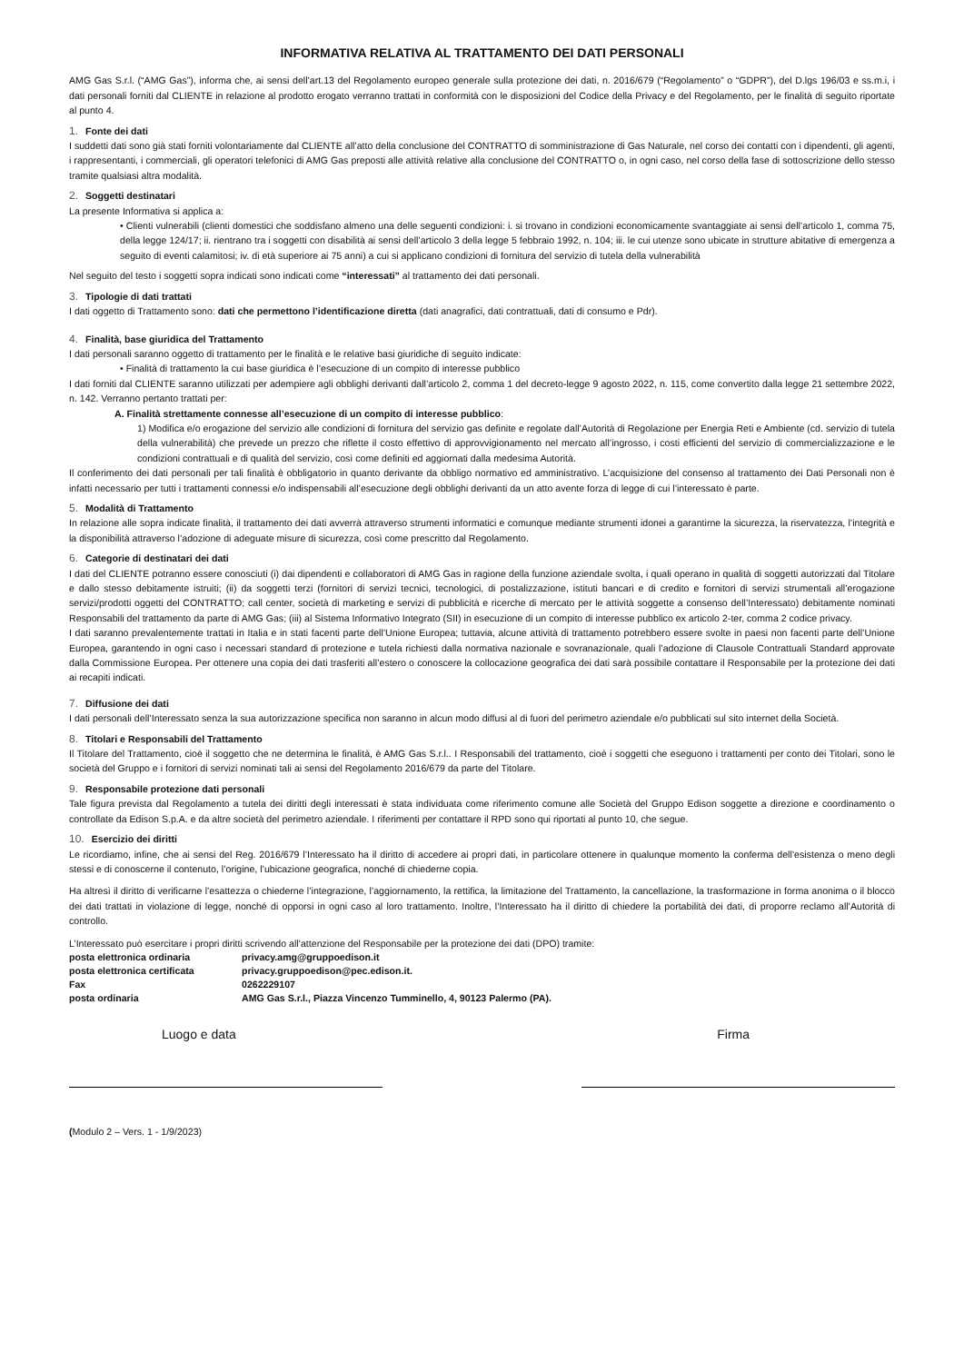INFORMATIVA RELATIVA AL TRATTAMENTO DEI DATI PERSONALI
AMG Gas S.r.l. (“AMG Gas”), informa che, ai sensi dell’art.13 del Regolamento europeo generale sulla protezione dei dati, n. 2016/679 (“Regolamento” o “GDPR”), del D.lgs 196/03 e ss.m.i, i dati personali forniti dal CLIENTE in relazione al prodotto erogato verranno trattati in conformità con le disposizioni del Codice della Privacy e del Regolamento, per le finalità di seguito riportate al punto 4.
1. Fonte dei dati
I suddetti dati sono già stati forniti volontariamente dal CLIENTE all’atto della conclusione del CONTRATTO di somministrazione di Gas Naturale, nel corso dei contatti con i dipendenti, gli agenti, i rappresentanti, i commerciali, gli operatori telefonici di AMG Gas preposti alle attività relative alla conclusione del CONTRATTO o, in ogni caso, nel corso della fase di sottoscrizione dello stesso tramite qualsiasi altra modalità.
2. Soggetti destinatari
La presente Informativa si applica a:
• Clienti vulnerabili (clienti domestici che soddisfano almeno una delle seguenti condizioni: i. si trovano in condizioni economicamente svantaggiate ai sensi dell’articolo 1, comma 75, della legge 124/17; ii. rientrano tra i soggetti con disabilità ai sensi dell’articolo 3 della legge 5 febbraio 1992, n. 104; iii. le cui utenze sono ubicate in strutture abitative di emergenza a seguito di eventi calamitosi; iv. di età superiore ai 75 anni) a cui si applicano condizioni di fornitura del servizio di tutela della vulnerabilità
Nel seguito del testo i soggetti sopra indicati sono indicati come “interessati” al trattamento dei dati personali.
3. Tipologie di dati trattati
I dati oggetto di Trattamento sono: dati che permettono l’identificazione diretta (dati anagrafici, dati contrattuali, dati di consumo e Pdr).
4. Finalità, base giuridica del Trattamento
I dati personali saranno oggetto di trattamento per le finalità e le relative basi giuridiche di seguito indicate:
• Finalità di trattamento la cui base giuridica è l’esecuzione di un compito di interesse pubblico
I dati forniti dal CLIENTE saranno utilizzati per adempiere agli obblighi derivanti dall’articolo 2, comma 1 del decreto-legge 9 agosto 2022, n. 115, come convertito dalla legge 21 settembre 2022, n. 142. Verranno pertanto trattati per:
A. Finalità strettamente connesse all’esecuzione di un compito di interesse pubblico:
1) Modifica e/o erogazione del servizio alle condizioni di fornitura del servizio gas definite e regolate dall’Autorità di Regolazione per Energia Reti e Ambiente (cd. servizio di tutela della vulnerabilità) che prevede un prezzo che riflette il costo effettivo di approvvigionamento nel mercato all’ingrosso, i costi efficienti del servizio di commercializzazione e le condizioni contrattuali e di qualità del servizio, così come definiti ed aggiornati dalla medesima Autorità.
Il conferimento dei dati personali per tali finalità è obbligatorio in quanto derivante da obbligo normativo ed amministrativo. L’acquisizione del consenso al trattamento dei Dati Personali non è infatti necessario per tutti i trattamenti connessi e/o indispensabili all’esecuzione degli obblighi derivanti da un atto avente forza di legge di cui l’interessato è parte.
5. Modalità di Trattamento
In relazione alle sopra indicate finalità, il trattamento dei dati avverrà attraverso strumenti informatici e comunque mediante strumenti idonei a garantirne la sicurezza, la riservatezza, l’integrità e la disponibilità attraverso l’adozione di adeguate misure di sicurezza, così come prescritto dal Regolamento.
6. Categorie di destinatari dei dati
I dati del CLIENTE potranno essere conosciuti (i) dai dipendenti e collaboratori di AMG Gas in ragione della funzione aziendale svolta, i quali operano in qualità di soggetti autorizzati dal Titolare e dallo stesso debitamente istruiti; (ii) da soggetti terzi (fornitori di servizi tecnici, tecnologici, di postalizzazione, istituti bancari e di credito e fornitori di servizi strumentali all’erogazione servizi/prodotti oggetti del CONTRATTO; call center, società di marketing e servizi di pubblicità e ricerche di mercato per le attività soggette a consenso dell’Interessato) debitamente nominati Responsabili del trattamento da parte di AMG Gas; (iii) al Sistema Informativo Integrato (SII) in esecuzione di un compito di interesse pubblico ex articolo 2-ter, comma 2 codice privacy.
I dati saranno prevalentemente trattati in Italia e in stati facenti parte dell’Unione Europea; tuttavia, alcune attività di trattamento potrebbero essere svolte in paesi non facenti parte dell’Unione Europea, garantendo in ogni caso i necessari standard di protezione e tutela richiesti dalla normativa nazionale e sovranazionale, quali l’adozione di Clausole Contrattuali Standard approvate dalla Commissione Europea. Per ottenere una copia dei dati trasferiti all’estero o conoscere la collocazione geografica dei dati sarà possibile contattare il Responsabile per la protezione dei dati ai recapiti indicati.
7. Diffusione dei dati
I dati personali dell’Interessato senza la sua autorizzazione specifica non saranno in alcun modo diffusi al di fuori del perimetro aziendale e/o pubblicati sul sito internet della Società.
8. Titolari e Responsabili del Trattamento
Il Titolare del Trattamento, cioè il soggetto che ne determina le finalità, è AMG Gas S.r.l.. I Responsabili del trattamento, cioè i soggetti che eseguono i trattamenti per conto dei Titolari, sono le società del Gruppo e i fornitori di servizi nominati tali ai sensi del Regolamento 2016/679 da parte del Titolare.
9. Responsabile protezione dati personali
Tale figura prevista dal Regolamento a tutela dei diritti degli interessati è stata individuata come riferimento comune alle Società del Gruppo Edison soggette a direzione e coordinamento o controllate da Edison S.p.A. e da altre società del perimetro aziendale. I riferimenti per contattare il RPD sono qui riportati al punto 10, che segue.
10. Esercizio dei diritti
Le ricordiamo, infine, che ai sensi del Reg. 2016/679 l’Interessato ha il diritto di accedere ai propri dati, in particolare ottenere in qualunque momento la conferma dell’esistenza o meno degli stessi e di conoscerne il contenuto, l’origine, l’ubicazione geografica, nonché di chiederne copia.
Ha altresì il diritto di verificarne l’esattezza o chiederne l’integrazione, l’aggiornamento, la rettifica, la limitazione del Trattamento, la cancellazione, la trasformazione in forma anonima o il blocco dei dati trattati in violazione di legge, nonché di opporsi in ogni caso al loro trattamento. Inoltre, l’Interessato ha il diritto di chiedere la portabilità dei dati, di proporre reclamo all’Autorità di controllo.
L’Interessato può esercitare i propri diritti scrivendo all’attenzione del Responsabile per la protezione dei dati (DPO) tramite:
| posta elettronica ordinaria | privacy.amg@gruppoedison.it |
| posta elettronica certificata | privacy.gruppoedison@pec.edison.it. |
| Fax | 0262229107 |
| posta ordinaria | AMG Gas S.r.l., Piazza Vincenzo Tumminello, 4, 90123 Palermo (PA). |
Luogo e data Firma
(Modulo 2 – Vers. 1 - 1/9/2023)